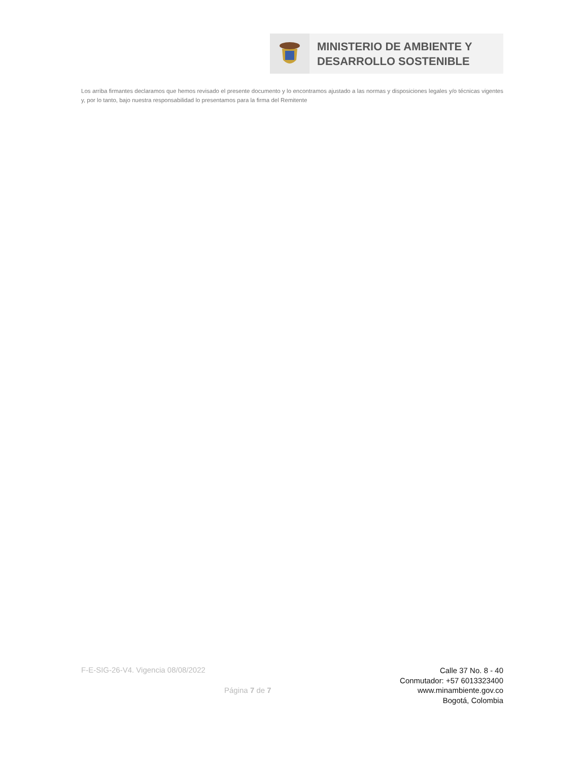MINISTERIO DE AMBIENTE Y
DESARROLLO SOSTENIBLE
Los arriba firmantes declaramos que hemos revisado el presente documento y lo encontramos ajustado a las normas y disposiciones legales y/o técnicas vigentes y, por lo tanto, bajo nuestra responsabilidad lo presentamos para la firma del Remitente
F-E-SIG-26-V4. Vigencia 08/08/2022
Página 7 de 7
Calle 37 No. 8 - 40
Conmutador: +57 6013323400
www.minambiente.gov.co
Bogotá, Colombia